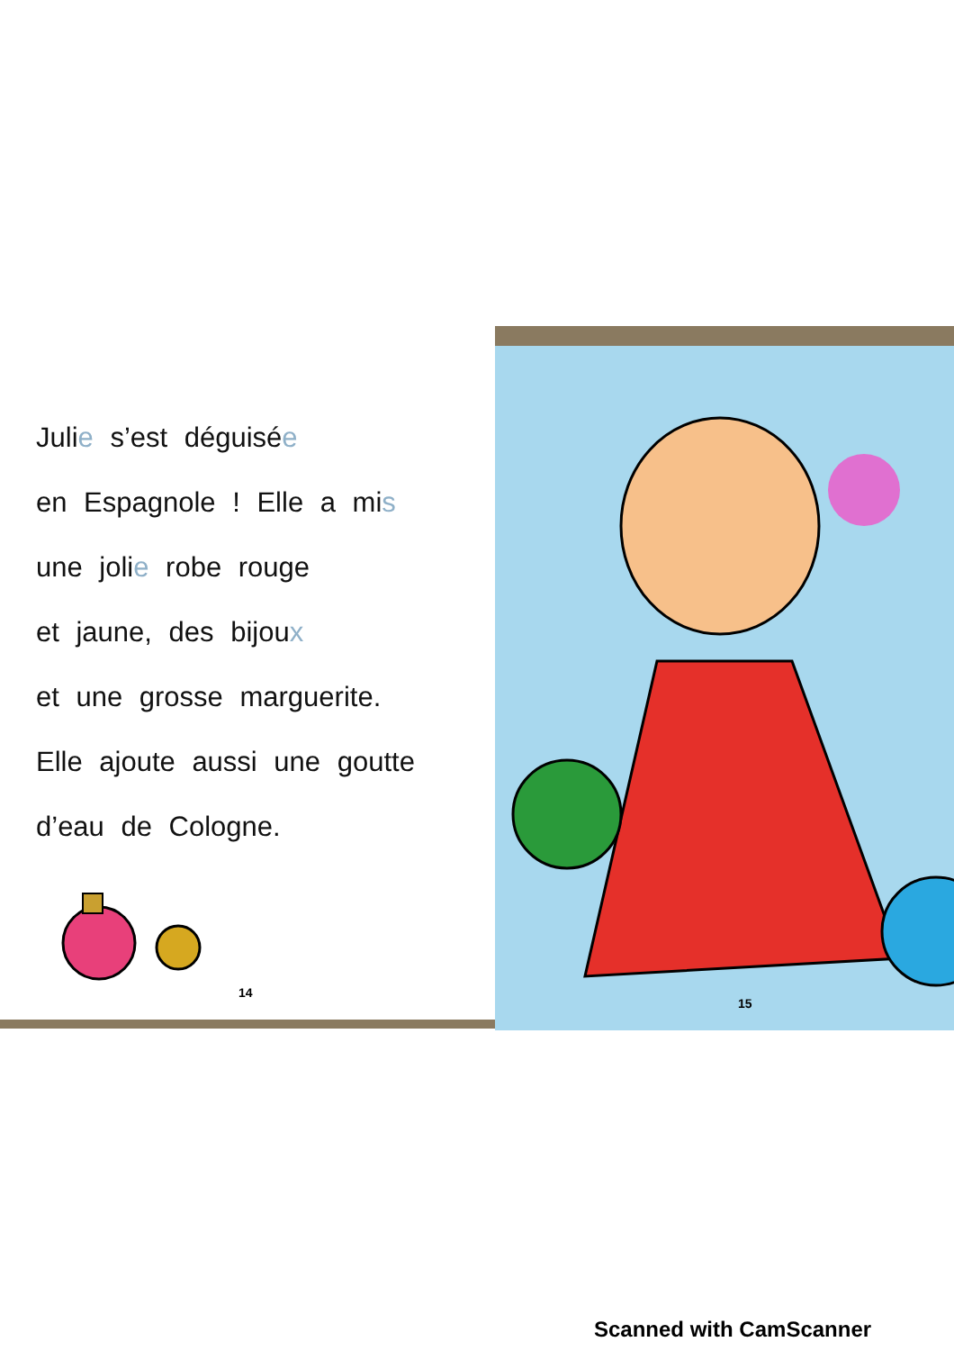Julie s’est déguisée
en Espagnole ! Elle a mis
une jolie robe rouge
et jaune, des bijoux
et une grosse marguerite.
Elle ajoute aussi une goutte
d’eau de Cologne.
14
15
Scanned with CamScanner